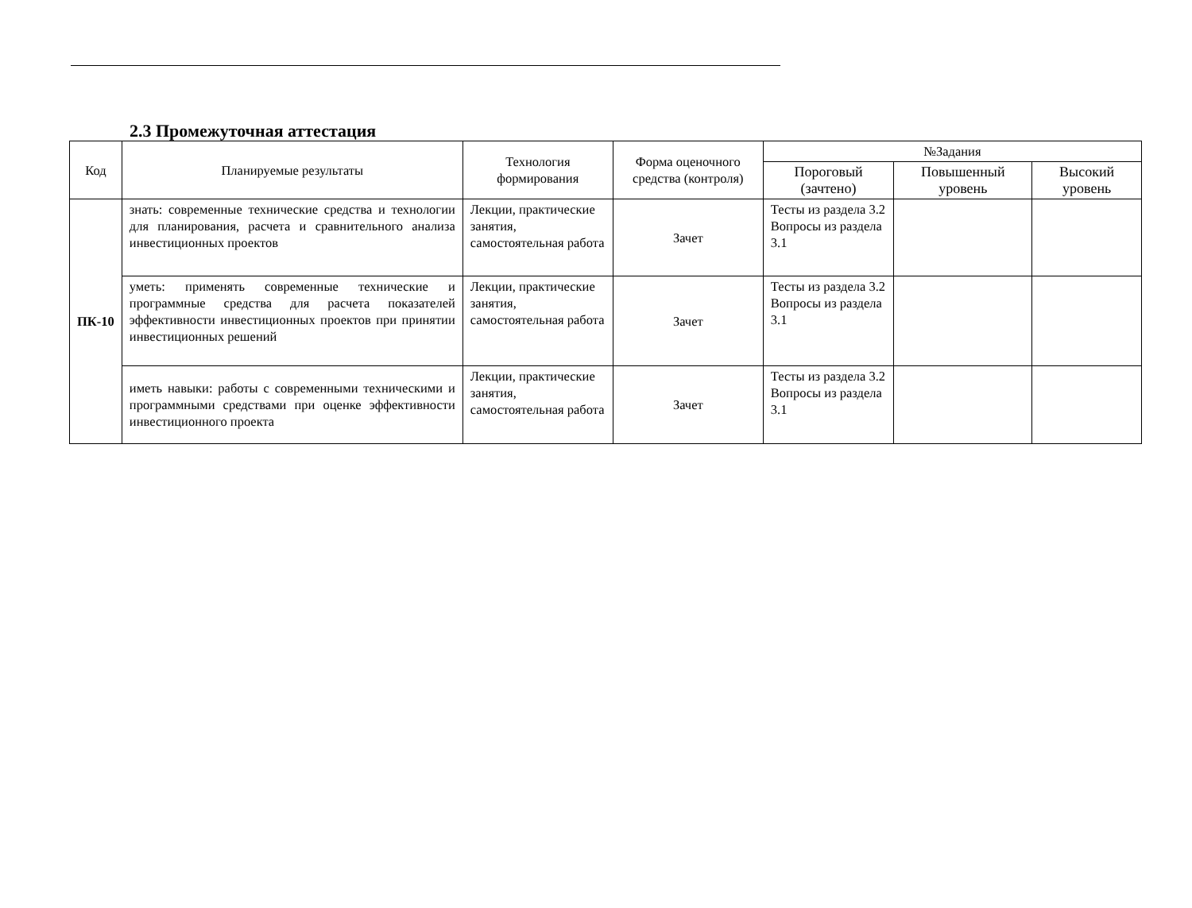2.3 Промежуточная аттестация
| Код | Планируемые результаты | Технология формирования | Форма оценочного средства (контроля) | №Задания | | |
| --- | --- | --- | --- | --- | --- | --- |
| | | | | Пороговый (зачтено) | Повышенный уровень | Высокий уровень |
| ПК-10 | знать: современные технические средства и технологии для планирования, расчета и сравнительного анализа инвестиционных проектов | Лекции, практические занятия, самостоятельная работа | Зачет | Тесты из раздела 3.2 Вопросы из раздела 3.1 | | |
| | уметь: применять современные технические и программные средства для расчета показателей эффективности инвестиционных проектов при принятии инвестиционных решений | Лекции, практические занятия, самостоятельная работа | Зачет | Тесты из раздела 3.2 Вопросы из раздела 3.1 | | |
| | иметь навыки: работы с современными техническими и программными средствами при оценке эффективности инвестиционного проекта | Лекции, практические занятия, самостоятельная работа | Зачет | Тесты из раздела 3.2 Вопросы из раздела 3.1 | | |